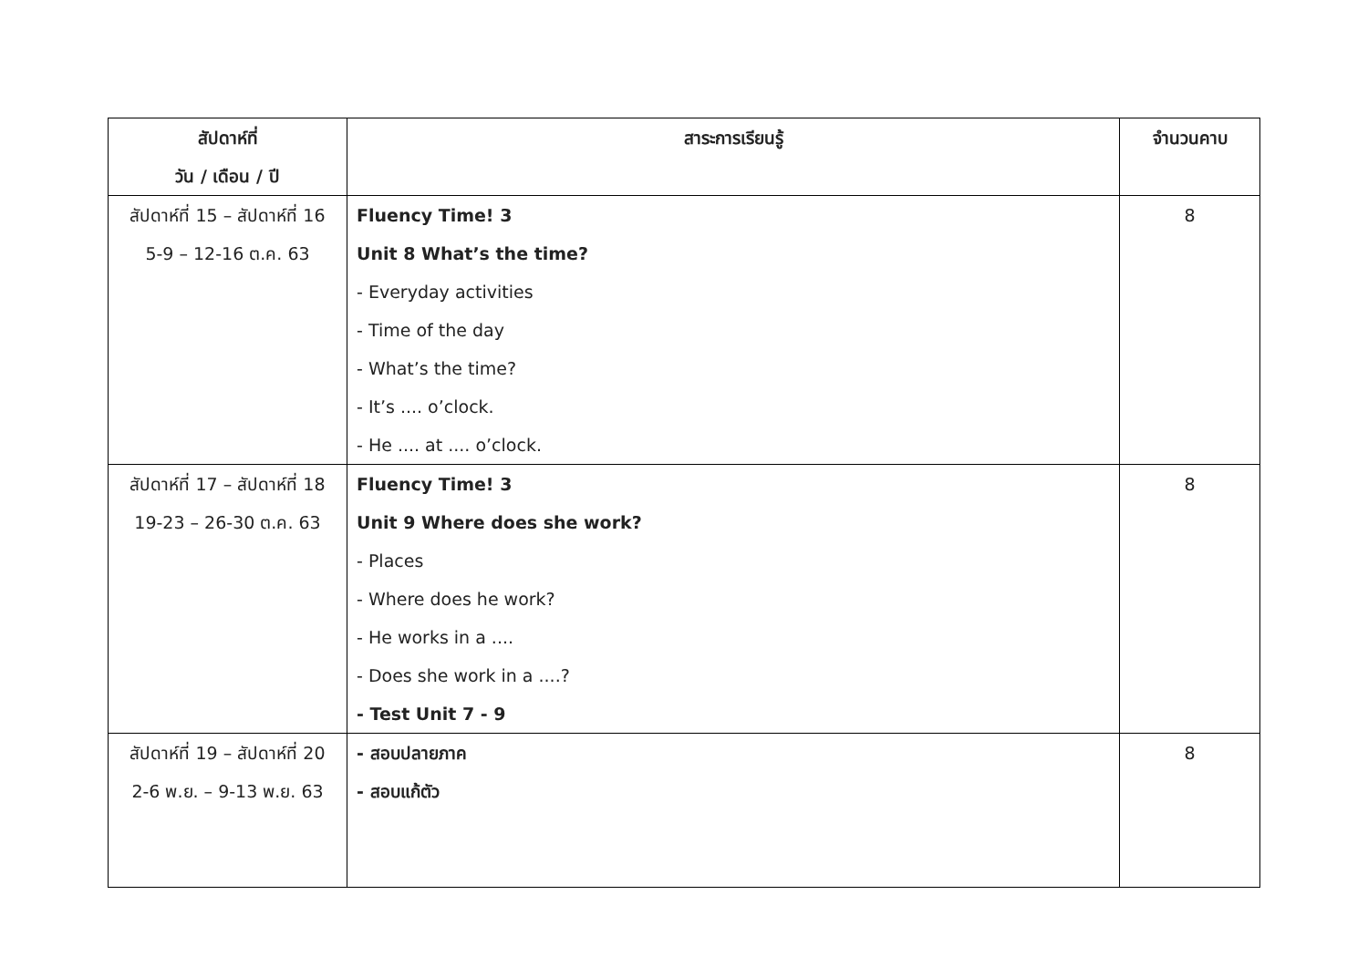| สัปดาห์ที่ วัน / เดือน / ปี | สาระการเรียนรู้ | จำนวนคาบ |
| --- | --- | --- |
| สัปดาห์ที่ 15 – สัปดาห์ที่ 16 5-9 – 12-16 ต.ค. 63 | Fluency Time! 3 Unit 8 What’s the time? - Everyday activities - Time of the day - What’s the time? - It’s .... o’clock. - He .... at .... o’clock. | 8 |
| สัปดาห์ที่ 17 – สัปดาห์ที่ 18 19-23 – 26-30 ต.ค. 63 | Fluency Time! 3 Unit 9 Where does she work? - Places - Where does he work? - He works in a .... - Does she work in a ....? - Test Unit 7 - 9 | 8 |
| สัปดาห์ที่ 19 – สัปดาห์ที่ 20 2-6 พ.ย. – 9-13 พ.ย. 63 | - สอบปลายภาค - สอบแก้ตัว | 8 |